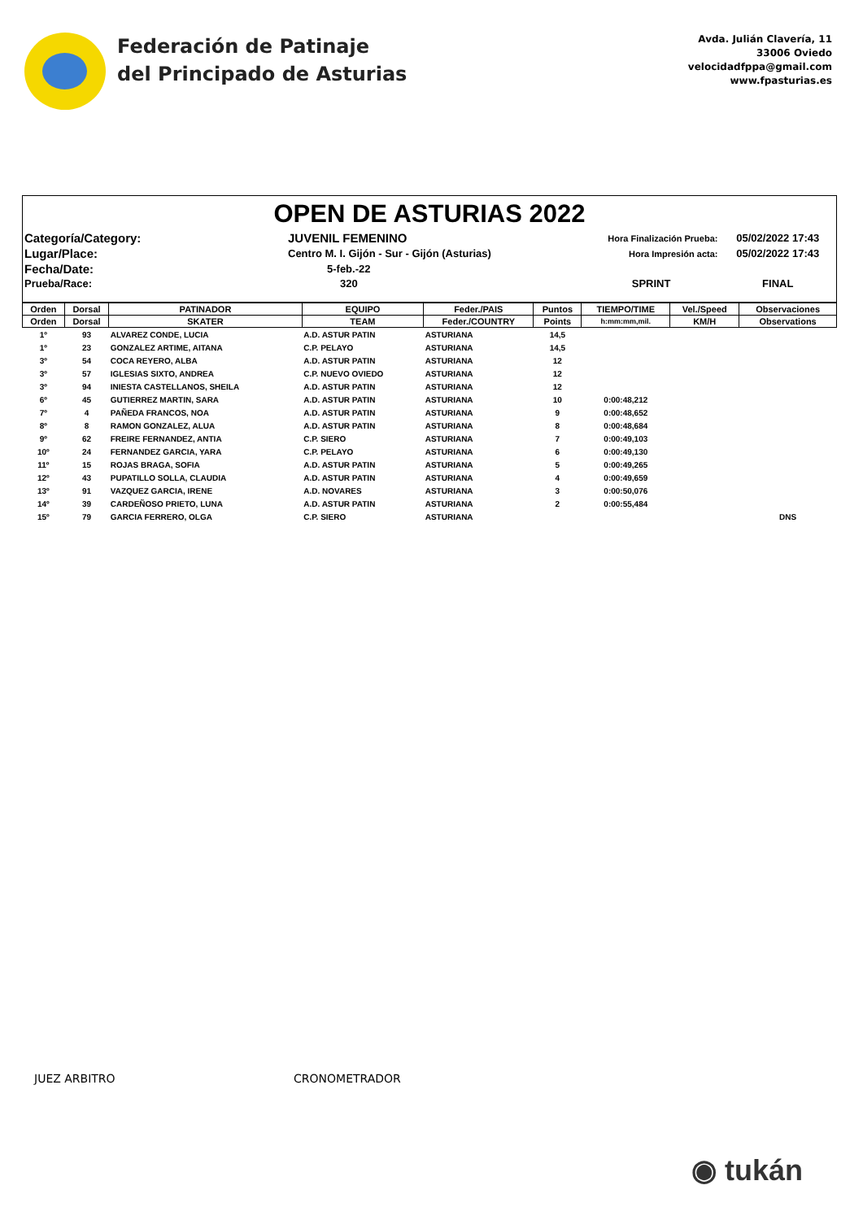Federación de Patinaje
del Principado de Asturias
Avda. Julián Clavería, 11
33006 Oviedo
velocidadfppa@gmail.com
www.fpasturias.es
OPEN DE ASTURIAS 2022
| Categoría/Category: | JUVENIL FEMENINO | Hora Finalización Prueba: | 05/02/2022 17:43 |
| Lugar/Place: | Centro M. I. Gijón - Sur - Gijón (Asturias) | Hora Impresión acta: | 05/02/2022 17:43 |
| Fecha/Date: | 5-feb.-22 | | |
| Prueba/Race: | 320 | SPRINT | FINAL |
| Orden | Dorsal | PATINADOR | EQUIPO | Feder./PAIS | Puntos | TIEMPO/TIME | Vel./Speed | Observaciones |
| --- | --- | --- | --- | --- | --- | --- | --- | --- |
| Orden | Dorsal | SKATER | TEAM | Feder./COUNTRY | Points | h:mm:mm,mil. | KM/H | Observations |
| 1º | 93 | ALVAREZ CONDE, LUCIA | A.D. ASTUR PATIN | ASTURIANA | 14,5 | | | |
| 1º | 23 | GONZALEZ ARTIME, AITANA | C.P. PELAYO | ASTURIANA | 14,5 | | | |
| 3º | 54 | COCA REYERO, ALBA | A.D. ASTUR PATIN | ASTURIANA | 12 | | | |
| 3º | 57 | IGLESIAS SIXTO, ANDREA | C.P. NUEVO OVIEDO | ASTURIANA | 12 | | | |
| 3º | 94 | INIESTA CASTELLANOS, SHEILA | A.D. ASTUR PATIN | ASTURIANA | 12 | | | |
| 6º | 45 | GUTIERREZ MARTIN, SARA | A.D. ASTUR PATIN | ASTURIANA | 10 | 0:00:48,212 | | |
| 7º | 4 | PAÑEDA FRANCOS, NOA | A.D. ASTUR PATIN | ASTURIANA | 9 | 0:00:48,652 | | |
| 8º | 8 | RAMON GONZALEZ, ALUA | A.D. ASTUR PATIN | ASTURIANA | 8 | 0:00:48,684 | | |
| 9º | 62 | FREIRE FERNANDEZ, ANTIA | C.P. SIERO | ASTURIANA | 7 | 0:00:49,103 | | |
| 10º | 24 | FERNANDEZ GARCIA, YARA | C.P. PELAYO | ASTURIANA | 6 | 0:00:49,130 | | |
| 11º | 15 | ROJAS BRAGA, SOFIA | A.D. ASTUR PATIN | ASTURIANA | 5 | 0:00:49,265 | | |
| 12º | 43 | PUPATILLO SOLLA, CLAUDIA | A.D. ASTUR PATIN | ASTURIANA | 4 | 0:00:49,659 | | |
| 13º | 91 | VAZQUEZ GARCIA, IRENE | A.D. NOVARES | ASTURIANA | 3 | 0:00:50,076 | | |
| 14º | 39 | CARDEÑOSO PRIETO, LUNA | A.D. ASTUR PATIN | ASTURIANA | 2 | 0:00:55,484 | | |
| 15º | 79 | GARCIA FERRERO, OLGA | C.P. SIERO | ASTURIANA | | | | DNS |
JUEZ ARBITRO CRONOMETRADOR
◉ tukán